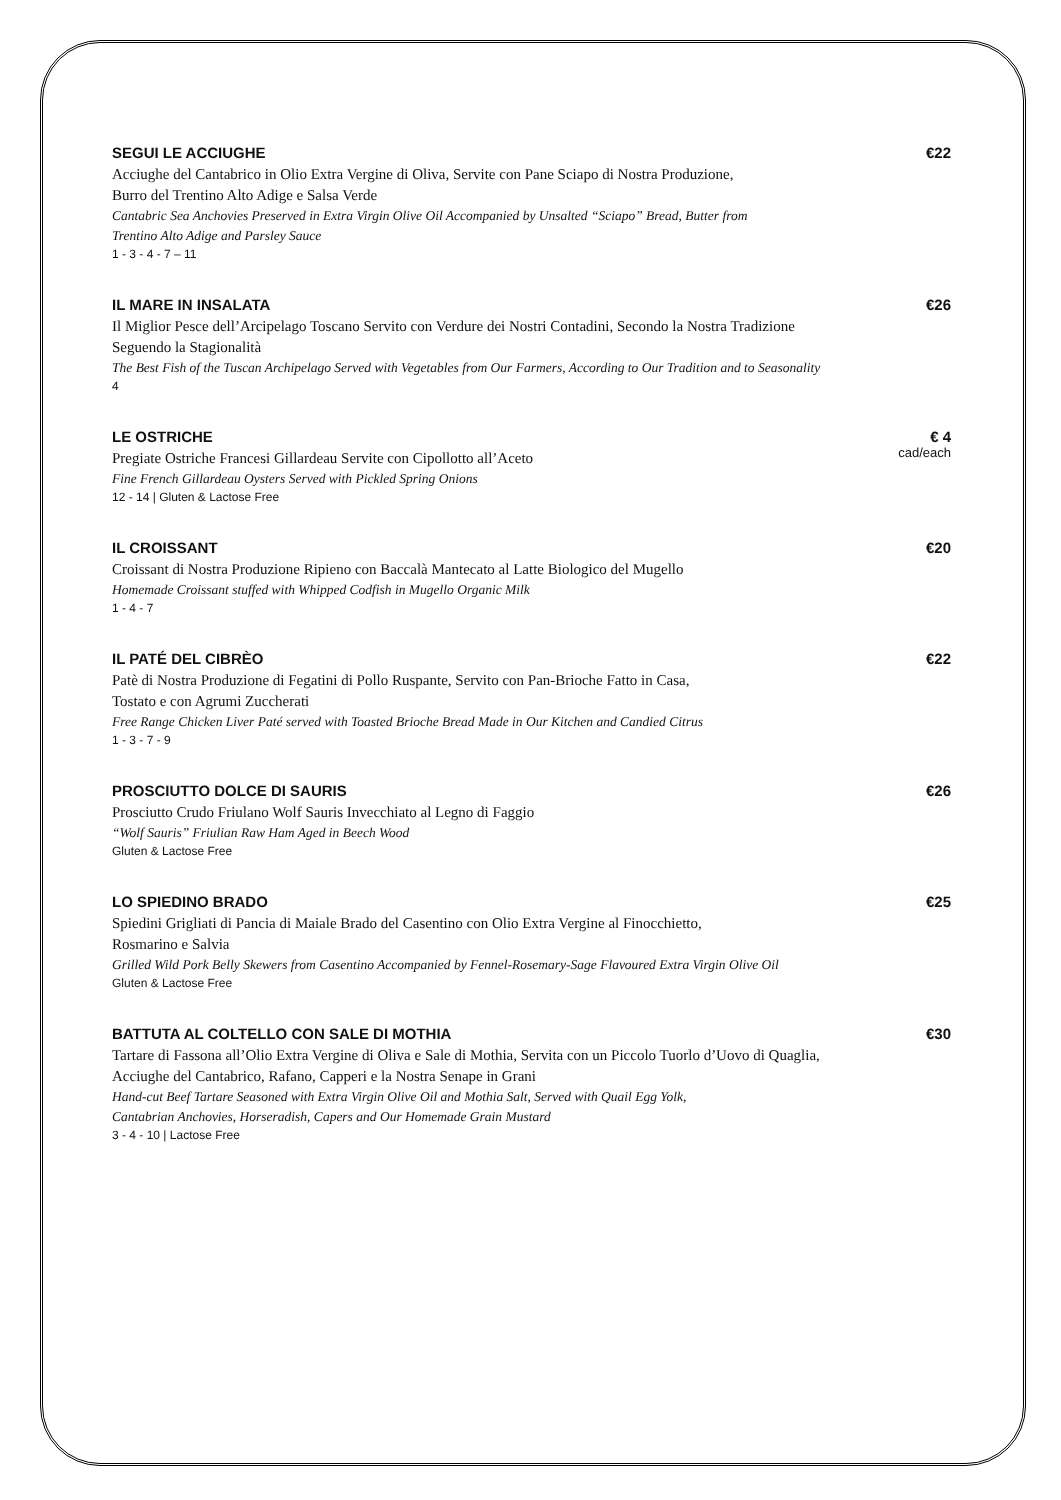SEGUI LE ACCIUGHE
Acciughe del Cantabrico in Olio Extra Vergine di Oliva, Servite con Pane Sciapo di Nostra Produzione,
Burro del Trentino Alto Adige e Salsa Verde
Cantabric Sea Anchovies Preserved in Extra Virgin Olive Oil Accompanied by Unsalted “Sciapo” Bread, Butter from
Trentino Alto Adige and Parsley Sauce
1 - 3 - 4 - 7 – 11
€22
IL MARE IN INSALATA
Il Miglior Pesce dell’Arcipelago Toscano Servito con Verdure dei Nostri Contadini, Secondo la Nostra Tradizione
Seguendo la Stagionalità
The Best Fish of the Tuscan Archipelago Served with Vegetables from Our Farmers, According to Our Tradition and to Seasonality
4
€26
LE OSTRICHE
Pregiate Ostriche Francesi Gillardeau Servite con Cipollotto all’Aceto
Fine French Gillardeau Oysters Served with Pickled Spring Onions
12 - 14 | Gluten & Lactose Free
€ 4
cad/each
IL CROISSANT
Croissant di Nostra Produzione Ripieno con Baccalà Mantecato al Latte Biologico del Mugello
Homemade Croissant stuffed with Whipped Codfish in Mugello Organic Milk
1 - 4 - 7
€20
IL PATÉ DEL CIBRÈO
Patè di Nostra Produzione di Fegatini di Pollo Ruspante, Servito con Pan-Brioche Fatto in Casa,
Tostato e con Agrumi Zuccherati
Free Range Chicken Liver Paté served with Toasted Brioche Bread Made in Our Kitchen and Candied Citrus
1 - 3 - 7 - 9
€22
PROSCIUTTO DOLCE DI SAURIS
Prosciutto Crudo Friulano Wolf Sauris Invecchiato al Legno di Faggio
“Wolf Sauris” Friulian Raw Ham Aged in Beech Wood
Gluten & Lactose Free
€26
LO SPIEDINO BRADO
Spiedini Grigliati di Pancia di Maiale Brado del Casentino con Olio Extra Vergine al Finocchietto,
Rosmarino e Salvia
Grilled Wild Pork Belly Skewers from Casentino Accompanied by Fennel-Rosemary-Sage Flavoured Extra Virgin Olive Oil
Gluten & Lactose Free
€25
BATTUTA AL COLTELLO CON SALE DI MOTHIA
Tartare di Fassona all’Olio Extra Vergine di Oliva e Sale di Mothia, Servita con un Piccolo Tuorlo d’Uovo di Quaglia,
Acciughe del Cantabrico, Rafano, Capperi e la Nostra Senape in Grani
Hand-cut Beef Tartare Seasoned with Extra Virgin Olive Oil and Mothia Salt, Served with Quail Egg Yolk,
Cantabrian Anchovies, Horseradish, Capers and Our Homemade Grain Mustard
3 - 4 - 10 | Lactose Free
€30